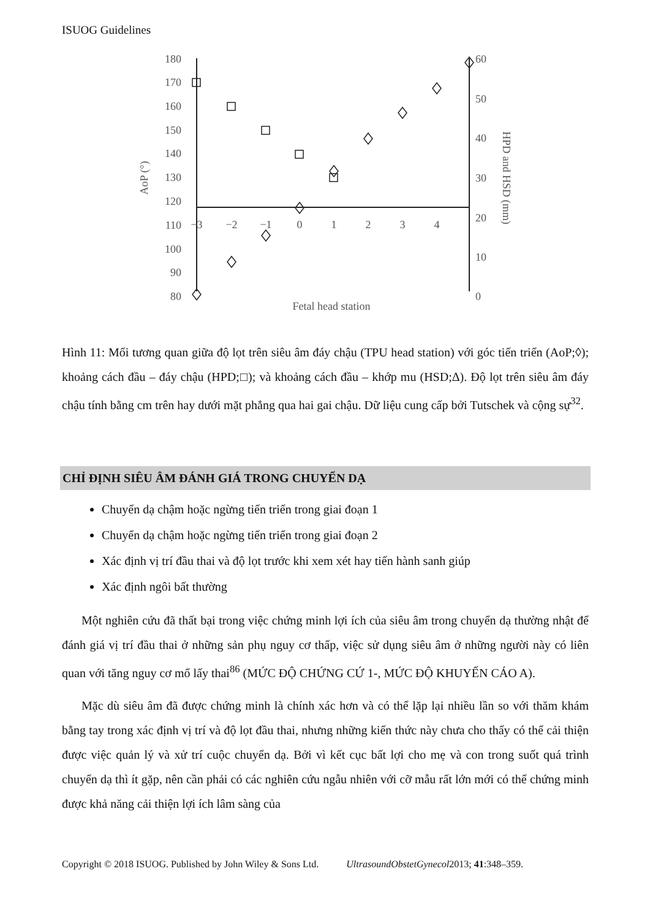ISUOG Guidelines
180
170
160
150
140
130
120
110
100
90
80
60
50
40
30
20
10
0
−3
−2
−1
0
1
2
3
4
Fetal head station
AoP (°)
HPD and HSD (mm)
Hình 11: Mối tương quan giữa độ lọt trên siêu âm đáy chậu (TPU head station) với góc tiến triển (AoP;◊); khoảng cách đầu – đáy chậu (HPD;□); và khoảng cách đầu – khớp mu (HSD;Δ). Độ lọt trên siêu âm đáy chậu tính bằng cm trên hay dưới mặt phẳng qua hai gai chậu. Dữ liệu cung cấp bởi Tutschek và cộng sự<sup>32</sup>.
CHỈ ĐỊNH SIÊU ÂM ĐÁNH GIÁ TRONG CHUYỂN DẠ
Chuyển dạ chậm hoặc ngừng tiến triển trong giai đoạn 1
Chuyển dạ chậm hoặc ngừng tiến triển trong giai đoạn 2
Xác định vị trí đầu thai và độ lọt trước khi xem xét hay tiến hành sanh giúp
Xác định ngôi bất thường
Một nghiên cứu đã thất bại trong việc chứng minh lợi ích của siêu âm trong chuyển dạ thường nhật để đánh giá vị trí đầu thai ở những sản phụ nguy cơ thấp, việc sử dụng siêu âm ở những người này có liên quan với tăng nguy cơ mổ lấy thai<sup>86</sup> (MỨC ĐỘ CHỨNG CỨ 1-, MỨC ĐỘ KHUYẾN CÁO A).
Mặc dù siêu âm đã được chứng minh là chính xác hơn và có thể lặp lại nhiều lần so với thăm khám bằng tay trong xác định vị trí và độ lọt đầu thai, nhưng những kiến thức này chưa cho thấy có thể cải thiện được việc quản lý và xử trí cuộc chuyển dạ. Bởi vì kết cục bất lợi cho mẹ và con trong suốt quá trình chuyển dạ thì ít gặp, nên cần phải có các nghiên cứu ngẫu nhiên với cỡ mẫu rất lớn mới có thể chứng minh được khả năng cải thiện lợi ích lâm sàng của
Copyright © 2018 ISUOG. Published by John Wiley & Sons Ltd. UltrasoundObstetGynecol2013; 41:348–359.